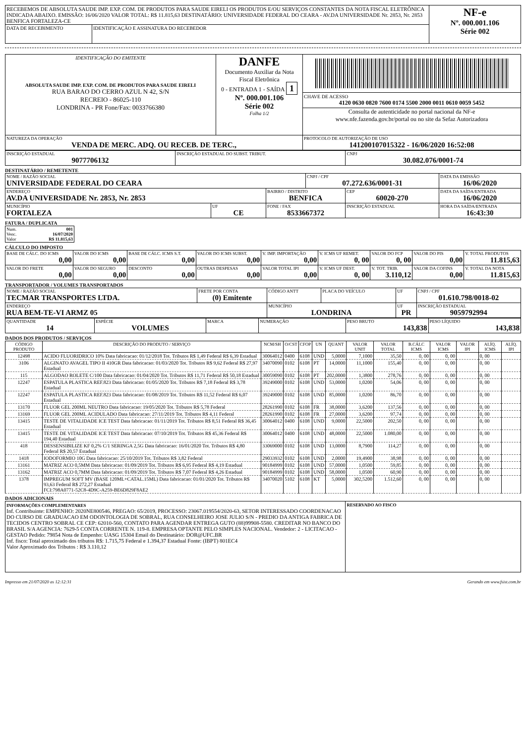| RECEBEMOS DE ABSOLUTA SAUDE IMP. EXP. COM. DE PRODUTOS PARA SAUDE EIRELI OS PRODUTOS E/OU SERVIÇOS CONSTANTES DA NOTA FISCAL ELETRÔNICA INDICADA ABAIXO. EMISSÃO: 16/06/2020 VALOR TOTAL: R$ 11.815,63 DESTINATÁRIO: UNIVERSIDADE FEDERAL DO CEARA - AV.DA UNIVERSIDADE Nr. 2853, Nr. 2853 BENFICA FORTALEZA-CE | | NF-e Nº. 000.001.106 Série 002 |
| DATA DE RECEBIMENTO | IDENTIFICAÇÃO E ASSINATURA DO RECEBEDOR | |
| IDENTIFICAÇÃO DO EMITENTE ABSOLUTA SAUDE IMP. EXP. COM. DE PRODUTOS PARA SAUDE EIRELI RUA BARAO DO CERRO AZUL N 42, S/N RECREIO - 86025-110 LONDRINA - PR Fone/Fax: 0033766380 | DANFE Documento Auxiliar da Nota Fiscal Eletrônica 0 - ENTRADA 1 - SAÍDA 1 Nº. 000.001.106 Série 002 Folha 1/2 | CHAVE DE ACESSO 4120 0630 0820 7600 0174 5500 2000 0011 0610 0059 5452 Consulta de autenticidade no portal nacional da NF-e www.nfe.fazenda.gov.br/portal ou no site da Sefaz Autorizadora |
| NATUREZA DA OPERAÇÃO VENDA DE MERC. ADQ. OU RECEB. DE TERC., | | PROTOCOLO DE AUTORIZAÇÃO DE USO 141200107015322 - 16/06/2020 16:52:08 |
| INSCRIÇÃO ESTADUAL 9077706132 | INSCRIÇÃO ESTADUAL DO SUBST. TRIBUT. | CNPJ 30.082.076/0001-74 |
DESTINATÁRIO / REMETENTE
| NOME / RAZÃO SOCIAL UNIVERSIDADE FEDERAL DO CEARA | | | CNPJ / CPF 07.272.636/0001-31 | | DATA DA EMISSÃO 16/06/2020 |
| ENDEREÇO AV.DA UNIVERSIDADE Nr. 2853, Nr. 2853 | | BAIRRO / DISTRITO BENFICA | | CEP 60020-270 | DATA DA SAÍDA/ENTRADA 16/06/2020 |
| MUNICÍPIO FORTALEZA | UF CE | FONE / FAX 8533667372 | | INSCRIÇÃO ESTADUAL | HORA DA SAÍDA/ENTRADA 16:43:30 |
FATURA / DUPLICATA
| Num. 001 Venc. 16/07/2020 Valor R$ 11.815,63 |
CÁLCULO DO IMPOSTO
| BASE DE CÁLC. DO ICMS 0,00 | VALOR DO ICMS 0,00 | BASE DE CÁLC. ICMS S.T. 0,00 | VALOR DO ICMS SUBST. 0,00 | V. IMP. IMPORTAÇÃO 0,00 | V. ICMS UF REMET. 0, 00 | VALOR DO FCP 0, 00 | VALOR DO PIS 0,00 | V. TOTAL PRODUTOS 11.815,63 |
| VALOR DO FRETE 0,00 | VALOR DO SEGURO 0,00 | DESCONTO 0,00 | OUTRAS DESPESAS 0,00 | VALOR TOTAL IPI 0,00 | V. ICMS UF DEST. 0, 00 | V. TOT. TRIB. 3.110,12 | VALOR DA COFINS 0,00 | V. TOTAL DA NOTA 11.815,63 |
TRANSPORTADOR / VOLUMES TRANSPORTADOS
| NOME / RAZÃO SOCIAL TECMAR TRANSPORTES LTDA. | FRETE POR CONTA (0) Emitente | CÓDIGO ANTT | PLACA DO VEÍCULO | UF | CNPJ / CPF 01.610.798/0018-02 |
| ENDEREÇO RUA BEM-TE-VI ARMZ 05 | | MUNICÍPIO LONDRINA | | UF PR | INSCRIÇÃO ESTADUAL 9059792994 |
| QUANTIDADE 14 | ESPÉCIE VOLUMES | MARCA | NUMERAÇÃO | PESO BRUTO 143,838 | PESO LÍQUIDO 143,838 |
DADOS DOS PRODUTOS / SERVIÇOS
| CÓDIGO PRODUTO | DESCRIÇÃO DO PRODUTO / SERVIÇO | NCM/SH | O/CST | CFOP | UN | QUANT | VALOR UNIT | VALOR TOTAL | B.CÁLC ICMS | VALOR ICMS | VALOR IPI | ALÍQ. ICMS | ALÍQ. IPI |
| --- | --- | --- | --- | --- | --- | --- | --- | --- | --- | --- | --- | --- | --- |
| 12498 | ACIDO FLUORIDRICO 10% Data fabricacao: 01/12/2018 Tot. Tributos R$ 1,49 Federal R$ 6,39 Estadual | 30064012 | 0400 | 6108 | UND | 5,0000 | 7,1000 | 35,50 | 0, 00 | 0, 00 | | 0, 00 | |
| 3106 | ALGINATO AVAGEL TIPO II 410GR Data fabricacao: 01/03/2020 Tot. Tributos R$ 9,62 Federal R$ 27,97 Estadual | 34070090 | 0102 | 6108 | PT | 14,0000 | 11,1000 | 155,40 | 0, 00 | 0, 00 | | 0, 00 | |
| 115 | ALGODAO ROLETE C/100 Data fabricacao: 01/04/2020 Tot. Tributos R$ 11,71 Federal R$ 50,18 Estadual | 30059090 | 0102 | 6108 | PT | 202,0000 | 1,3800 | 278,76 | 0, 00 | 0, 00 | | 0, 00 | |
| 12247 | ESPATULA PLASTICA REF.823 Data fabricacao: 01/05/2020 Tot. Tributos R$ 7,18 Federal R$ 3,78 Estadual | 39249000 | 0102 | 6108 | UND | 53,0000 | 1,0200 | 54,06 | 0, 00 | 0, 00 | | 0, 00 | |
| 12247 | ESPATULA PLASTICA REF.823 Data fabricacao: 01/08/2019 Tot. Tributos R$ 11,52 Federal R$ 6,07 Estadual | 39249000 | 0102 | 6108 | UND | 85,0000 | 1,0200 | 86,70 | 0, 00 | 0, 00 | | 0, 00 | |
| 13170 | FLUOR GEL 200ML NEUTRO Data fabricacao: 19/05/2020 Tot. Tributos R$ 5,78 Federal | 28261990 | 0102 | 6108 | FR | 38,0000 | 3,6200 | 137,56 | 0, 00 | 0, 00 | | 0, 00 | |
| 13169 | FLUOR GEL 200ML ACIDULADO Data fabricacao: 27/11/2019 Tot. Tributos R$ 4,11 Federal | 28261990 | 0102 | 6108 | FR | 27,0000 | 3,6200 | 97,74 | 0, 00 | 0, 00 | | 0, 00 | |
| 13415 | TESTE DE VITALIDADE ICE TEST Data fabricacao: 01/11/2019 Tot. Tributos R$ 8,51 Federal R$ 36,45 Estadual | 30064012 | 0400 | 6108 | UND | 9,0000 | 22,5000 | 202,50 | 0, 00 | 0, 00 | | 0, 00 | |
| 13415 | TESTE DE VITALIDADE ICE TEST Data fabricacao: 07/10/2019 Tot. Tributos R$ 45,36 Federal R$ 194,40 Estadual | 30064012 | 0400 | 6108 | UND | 48,0000 | 22,5000 | 1.080,00 | 0, 00 | 0, 00 | | 0, 00 | |
| 418 | DESSENSIBILIZE KF 0,2% C/1 SERINGA 2,5G Data fabricacao: 16/01/2020 Tot. Tributos R$ 4,80 Federal R$ 20,57 Estadual | 33069000 | 0102 | 6108 | UND | 13,0000 | 8,7900 | 114,27 | 0, 00 | 0, 00 | | 0, 00 | |
| 1418 | IODOFORMIO 10G Data fabricacao: 25/10/2019 Tot. Tributos R$ 3,82 Federal | 29033932 | 0102 | 6108 | UND | 2,0000 | 19,4900 | 38,98 | 0, 00 | 0, 00 | | 0, 00 | |
| 13161 | MATRIZ ACO 0,5MM Data fabricacao: 01/09/2019 Tot. Tributos R$ 6,95 Federal R$ 4,19 Estadual | 90184999 | 0102 | 6108 | UND | 57,0000 | 1,0500 | 59,85 | 0, 00 | 0, 00 | | 0, 00 | |
| 13162 | MATRIZ ACO 0,7MM Data fabricacao: 01/09/2019 Tot. Tributos R$ 7,07 Federal R$ 4,26 Estadual | 90184999 | 0102 | 6108 | UND | 58,0000 | 1,0500 | 60,90 | 0, 00 | 0, 00 | | 0, 00 | |
| 1378 | IMPREGUM SOFT MV (BASE 120ML+CATAL.15ML) Data fabricacao: 01/01/2020 Tot. Tributos R$ 93,63 Federal R$ 272,27 Estadual FCI:798A0771-52C8-4D9C-A259-BE6D829F8AE2 | 34070020 | 5102 | 6108 | KT | 5,0000 | 302,5200 | 1.512,60 | 0, 00 | 0, 00 | | 0, 00 | |
DADOS ADICIONAIS
| INFORMAÇÕES COMPLEMENTARES Inf. Contribuinte: EMPENHO: 2020NE800546, PREGAO: 65/2019, PROCESSO: 23067.019554/2020-63, SETOR INTERESSADO COORDENACAO DO CURSO DE GRADUACAO EM ODONTOLOGIA DE SOBRAL, RUA CONSELHEIRO JOSE JULIO S/N - PREDIO DA ANTIGA FABRICA DE TECIDOS CENTRO SOBRAL CE CEP: 62010-560, CONTATO PARA AGENDAR ENTREGA GUTO (88)99908-5580. CREDITAR NO BANCO DO BRASIL S/A AGENCIA: 7629-5 CONTA CORRENTE N. 119-8. EMPRESA OPTANTE PELO SIMPLES NACIONAL. Vendedor: 2 - LICITACAO - GESTAO Pedido: 79854 Nota de Empenho: UASG 15304 Email do Destinatário: DOR@UFC.BR Inf. fisco: Total aproximado dos tributos R$: 1.715,75 Federal e 1.394,37 Estadual Fonte: (IBPT) 801EC4 Valor Aproximado dos Tributos : R$ 3.110,12 | RESERVADO AO FISCO |
Impresso em 21/07/2020 as 12:12:31 Gerando em www.fsist.com.br